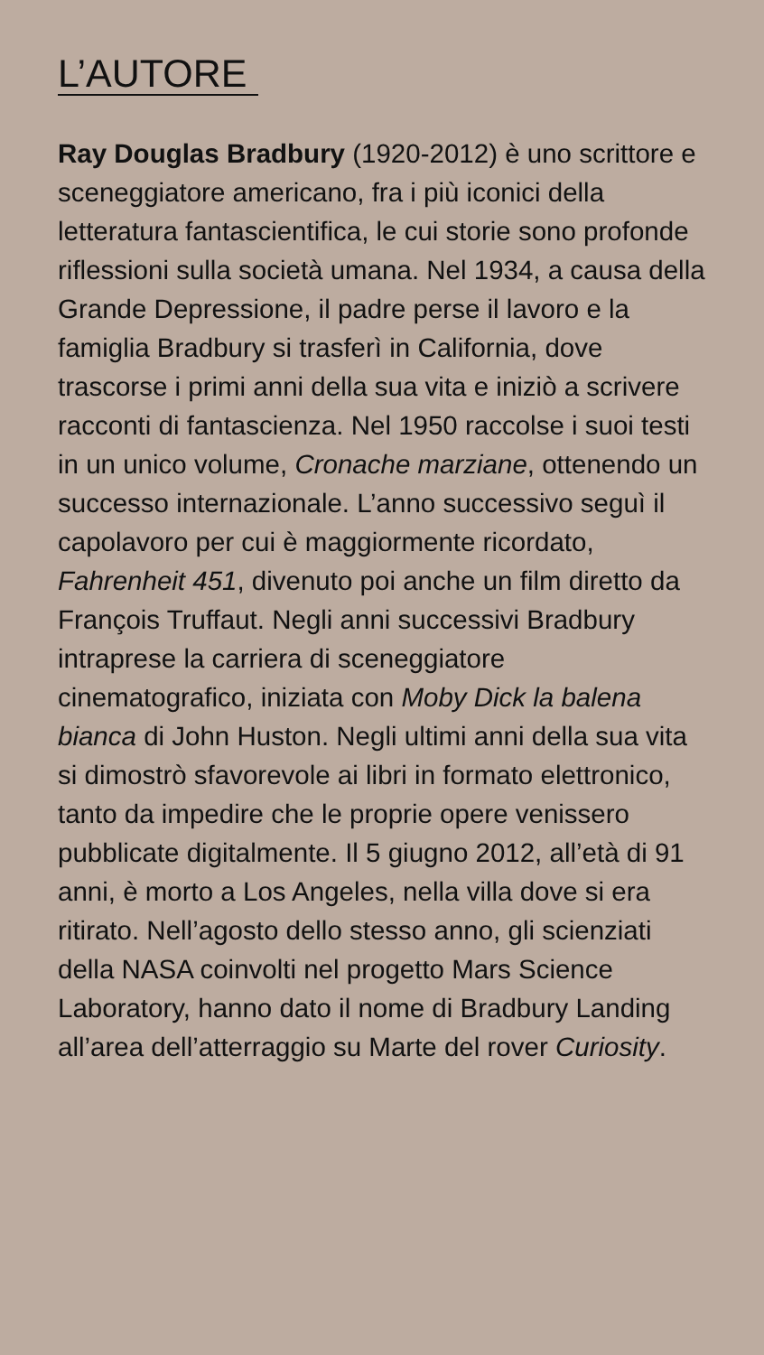L’AUTORE
Ray Douglas Bradbury (1920-2012) è uno scrittore e sceneggiatore americano, fra i più iconici della letteratura fantascientifica, le cui storie sono profonde riflessioni sulla società umana. Nel 1934, a causa della Grande Depressione, il padre perse il lavoro e la famiglia Bradbury si trasferì in California, dove trascorse i primi anni della sua vita e iniziò a scrivere racconti di fantascienza. Nel 1950 raccolse i suoi testi in un unico volume, Cronache marziane, ottenendo un successo internazionale. L’anno successivo seguì il capolavoro per cui è maggiormente ricordato, Fahrenheit 451, divenuto poi anche un film diretto da François Truffaut. Negli anni successivi Bradbury intraprese la carriera di sceneggiatore cinematografico, iniziata con Moby Dick la balena bianca di John Huston. Negli ultimi anni della sua vita si dimostrò sfavorevole ai libri in formato elettronico, tanto da impedire che le proprie opere venissero pubblicate digitalmente. Il 5 giugno 2012, all’età di 91 anni, è morto a Los Angeles, nella villa dove si era ritirato. Nell’agosto dello stesso anno, gli scienziati della NASA coinvolti nel progetto Mars Science Laboratory, hanno dato il nome di Bradbury Landing all’area dell’atterraggio su Marte del rover Curiosity.